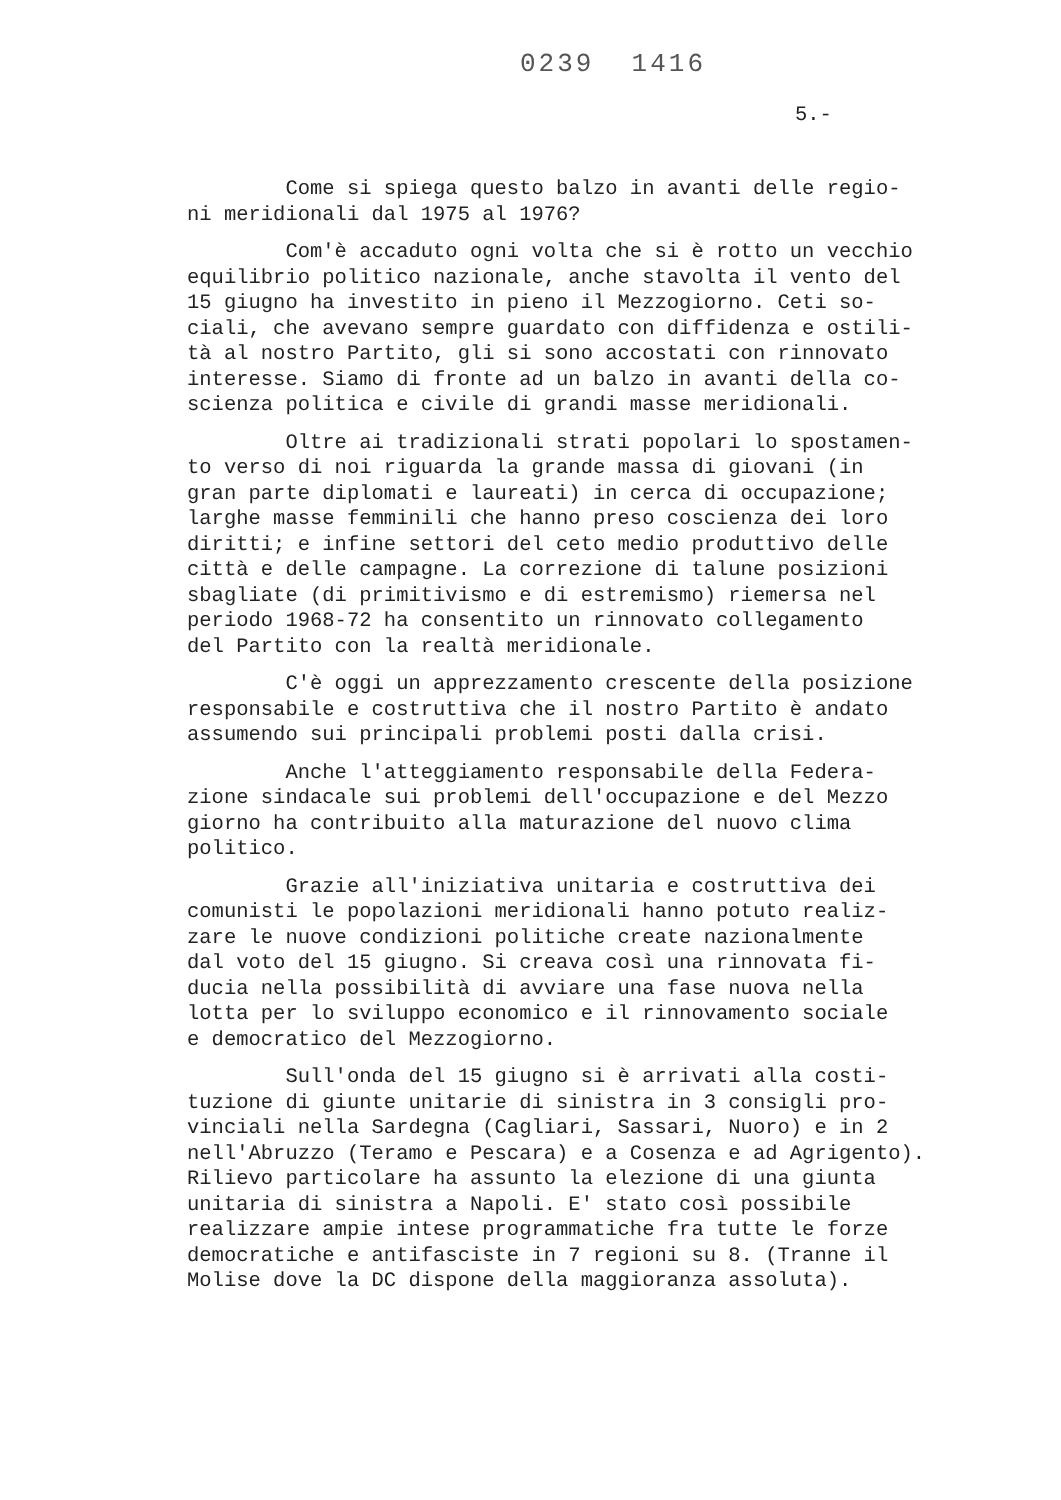0239 1416
5.-
Come si spiega questo balzo in avanti delle regio- ni meridionali dal 1975 al 1976?
Com'è accaduto ogni volta che si è rotto un vecchio equilibrio politico nazionale, anche stavolta il vento del 15 giugno ha investito in pieno il Mezzogiorno. Ceti so- ciali, che avevano sempre guardato con diffidenza e ostili- tà al nostro Partito, gli si sono accostati con rinnovato interesse. Siamo di fronte ad un balzo in avanti della co- scienza politica e civile di grandi masse meridionali.
Oltre ai tradizionali strati popolari lo spostamen- to verso di noi riguarda la grande massa di giovani (in gran parte diplomati e laureati) in cerca di occupazione; larghe masse femminili che hanno preso coscienza dei loro diritti; e infine settori del ceto medio produttivo delle città e delle campagne. La correzione di talune posizioni sbagliate (di primitivismo e di estremismo) riemersa nel periodo 1968-72 ha consentito un rinnovato collegamento del Partito con la realtà meridionale.
C'è oggi un apprezzamento crescente della posizione responsabile e costruttiva che il nostro Partito è andato assumendo sui principali problemi posti dalla crisi.
Anche l'atteggiamento responsabile della Federa- zione sindacale sui problemi dell'occupazione e del Mezzo giorno ha contribuito alla maturazione del nuovo clima politico.
Grazie all'iniziativa unitaria e costruttiva dei comunisti le popolazioni meridionali hanno potuto realiz- zare le nuove condizioni politiche create nazionalmente dal voto del 15 giugno. Si creava così una rinnovata fi- ducia nella possibilità di avviare una fase nuova nella lotta per lo sviluppo economico e il rinnovamento sociale e democratico del Mezzogiorno.
Sull'onda del 15 giugno si è arrivati alla costi- tuzione di giunte unitarie di sinistra in 3 consigli pro- vinciali nella Sardegna (Cagliari, Sassari, Nuoro) e in 2 nell'Abruzzo (Teramo e Pescara) e a Cosenza e ad Agrigento). Rilievo particolare ha assunto la elezione di una giunta unitaria di sinistra a Napoli. E' stato così possibile realizzare ampie intese programmatiche fra tutte le forze democratiche e antifasciste in 7 regioni su 8. (Tranne il Molise dove la DC dispone della maggioranza assoluta).